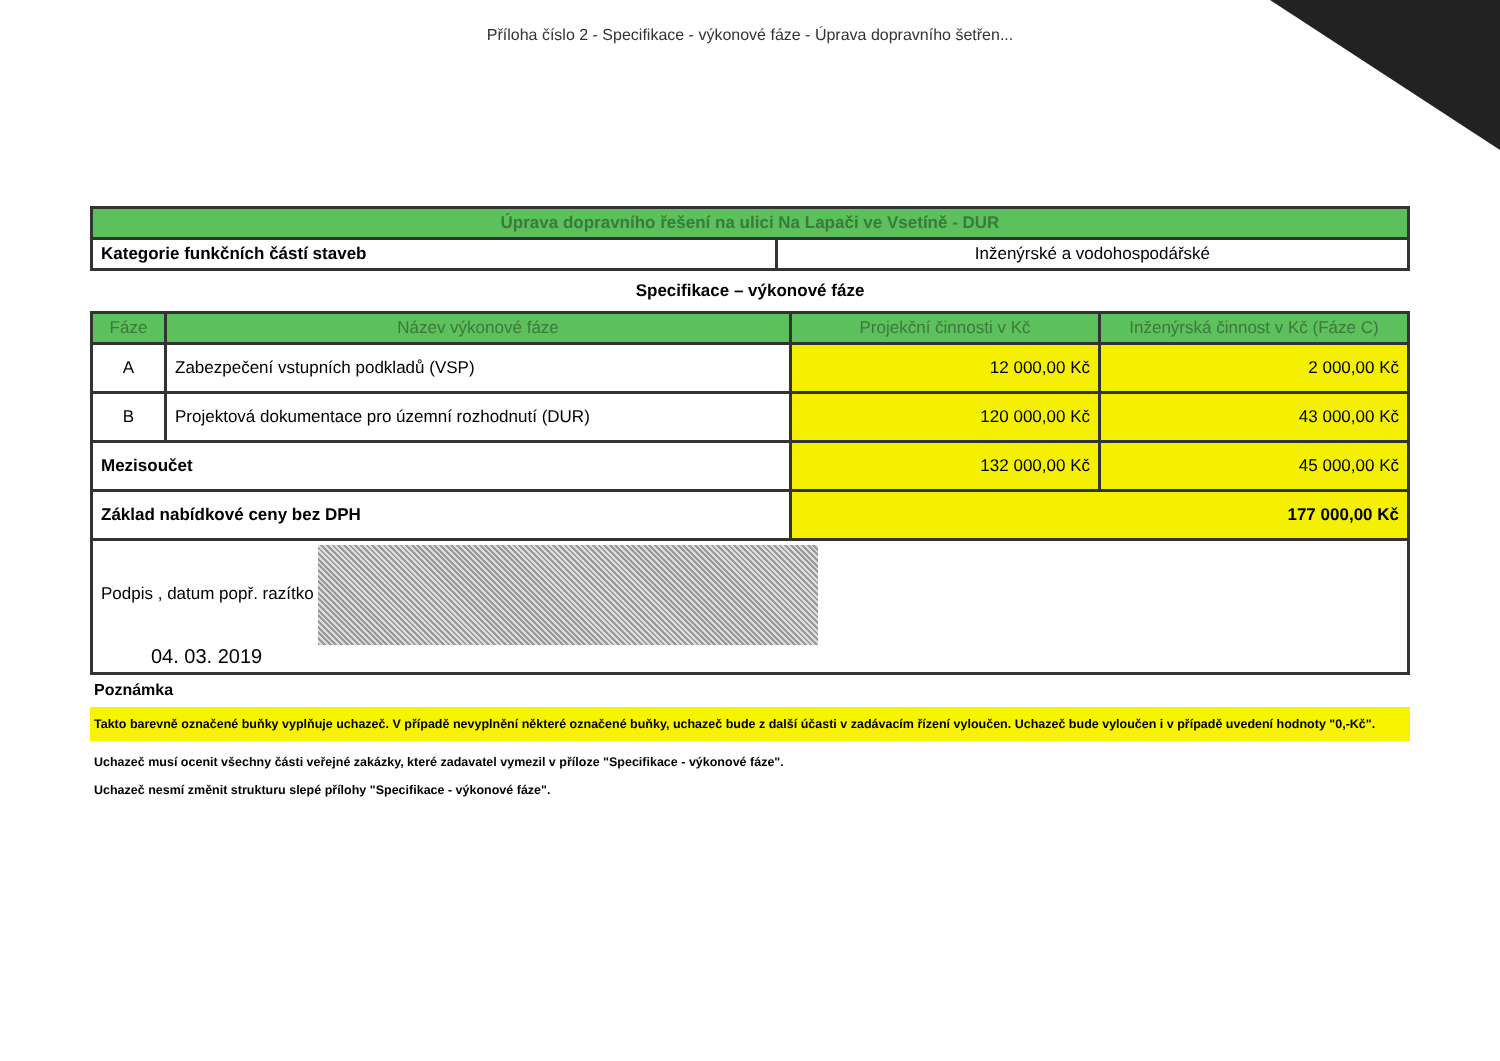Příloha číslo 2 - Specifikace - výkonové fáze - Úprava dopravního šetřen...
| Úprava dopravního řešení na ulici Na Lapači ve Vsetíně - DUR | |
| --- | --- |
| Kategorie funkčních částí staveb | Inženýrské a vodohospodářské |
Specifikace – výkonové fáze
| Fáze | Název výkonové fáze | Projekční činnosti v Kč | Inženýrská činnost v Kč (Fáze C) |
| --- | --- | --- | --- |
| A | Zabezpečení vstupních podkladů (VSP) | 12 000,00 Kč | 2 000,00 Kč |
| B | Projektová dokumentace pro územní rozhodnutí (DUR) | 120 000,00 Kč | 43 000,00 Kč |
| Mezisoučet | | 132 000,00 Kč | 45 000,00 Kč |
| Základ nabídkové ceny bez DPH | | 177 000,00 Kč | |
| Podpis , datum popř. razítko 04. 03. 2019 | | | |
Poznámka
Takto barevně označené buňky vyplňuje uchazeč. V případě nevyplnění některé označené buňky, uchazeč bude z další účasti v zadávacím řízení vyloučen. Uchazeč bude vyloučen i v případě uvedení hodnoty "0,-Kč".
Uchazeč musí ocenit všechny části veřejné zakázky, které zadavatel vymezil v příloze "Specifikace - výkonové fáze".
Uchazeč nesmí změnit strukturu slepé přílohy "Specifikace - výkonové fáze".